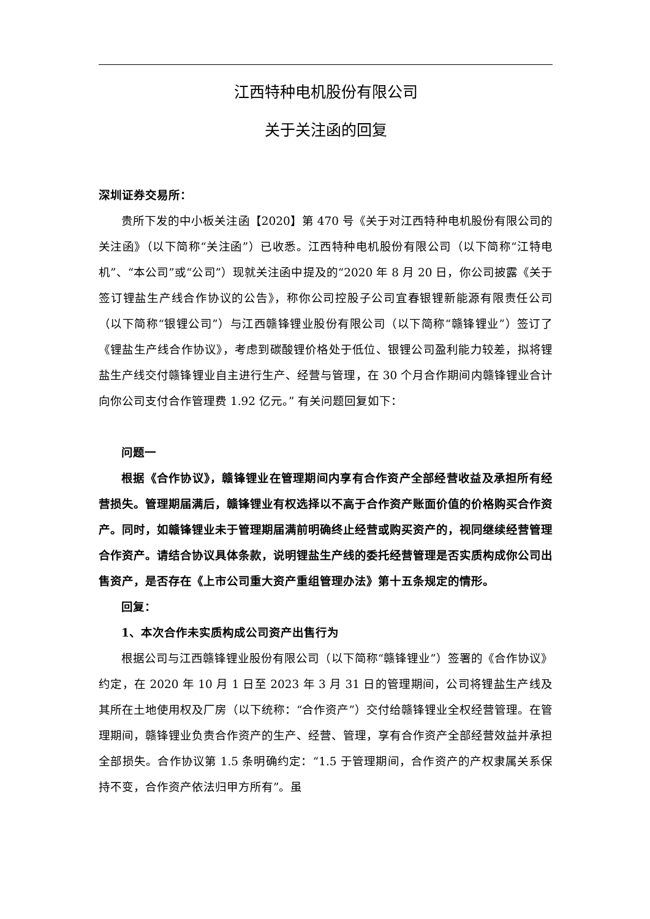江西特种电机股份有限公司
关于关注函的回复
深圳证券交易所：
贵所下发的中小板关注函【2020】第 470 号《关于对江西特种电机股份有限公司的关注函》（以下简称“关注函”）已收悉。江西特种电机股份有限公司（以下简称“江特电机”、“本公司”或“公司”）现就关注函中提及的“2020 年 8 月 20 日，你公司披露《关于签订锂盐生产线合作协议的公告》，称你公司控股子公司宜春银锂新能源有限责任公司（以下简称“银锂公司”）与江西赣锋锂业股份有限公司（以下简称“赣锋锂业”）签订了《锂盐生产线合作协议》，考虑到碳酸锂价格处于低位、银锂公司盈利能力较差，拟将锂盐生产线交付赣锋锂业自主进行生产、经营与管理，在 30 个月合作期间内赣锋锂业合计向你公司支付合作管理费 1.92 亿元。” 有关问题回复如下：
问题一
根据《合作协议》，赣锋锂业在管理期间内享有合作资产全部经营收益及承担所有经营损失。管理期届满后，赣锋锂业有权选择以不高于合作资产账面价值的价格购买合作资产。同时，如赣锋锂业未于管理期届满前明确终止经营或购买资产的，视同继续经营管理合作资产。请结合协议具体条款，说明锂盐生产线的委托经营管理是否实质构成你公司出售资产，是否存在《上市公司重大资产重组管理办法》第十五条规定的情形。
回复：
1、本次合作未实质构成公司资产出售行为
根据公司与江西赣锋锂业股份有限公司（以下简称“赣锋锂业”）签署的《合作协议》约定，在 2020 年 10 月 1 日至 2023 年 3 月 31 日的管理期间，公司将锂盐生产线及其所在土地使用权及厂房（以下统称：“合作资产”）交付给赣锋锂业全权经营管理。在管理期间，赣锋锂业负责合作资产的生产、经营、管理，享有合作资产全部经营效益并承担全部损失。合作协议第 1.5 条明确约定：“1.5 于管理期间，合作资产的产权隶属关系保持不变，合作资产依法归甲方所有”。虽